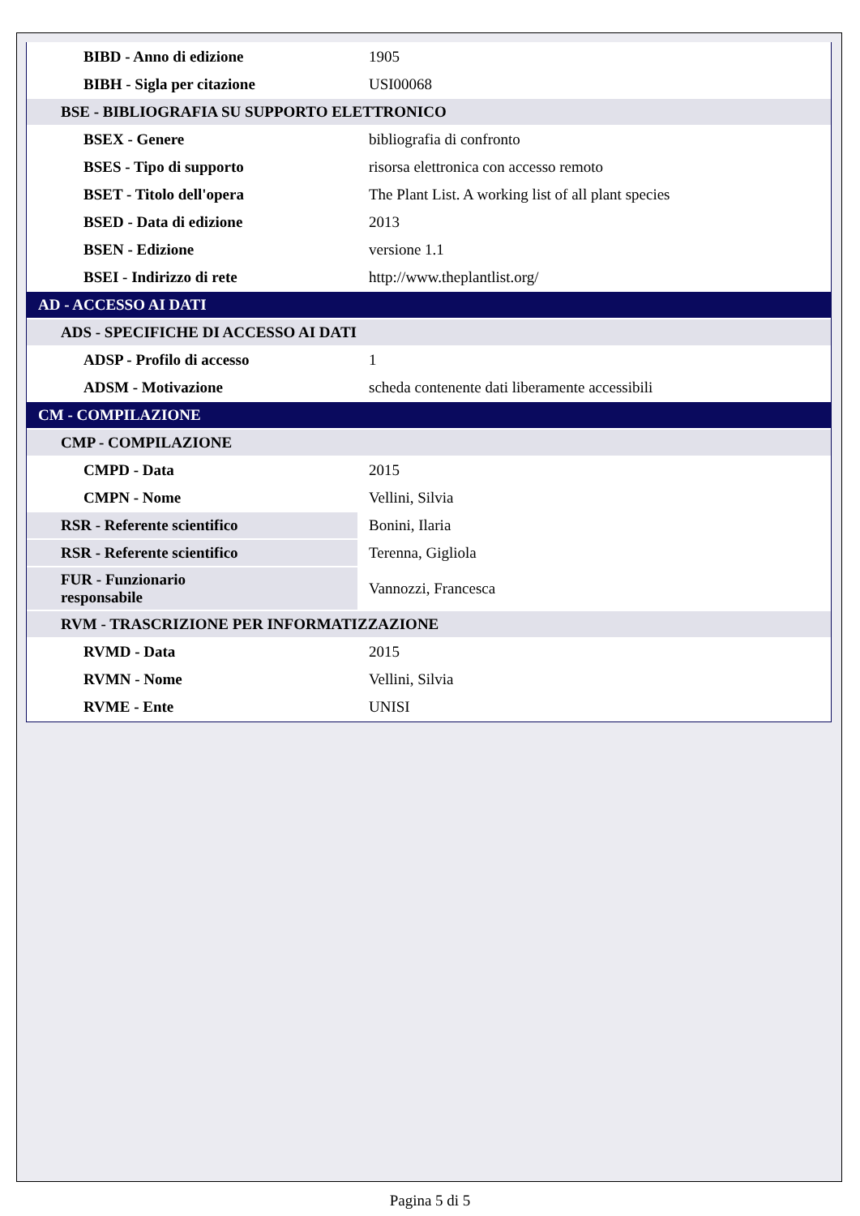| BIBD - Anno di edizione | 1905 |
| BIBH - Sigla per citazione | USI00068 |
| BSE - BIBLIOGRAFIA SU SUPPORTO ELETTRONICO | |
| BSEX - Genere | bibliografia di confronto |
| BSES - Tipo di supporto | risorsa elettronica con accesso remoto |
| BSET - Titolo dell'opera | The Plant List. A working list of all plant species |
| BSED - Data di edizione | 2013 |
| BSEN - Edizione | versione 1.1 |
| BSEI - Indirizzo di rete | http://www.theplantlist.org/ |
| AD - ACCESSO AI DATI | |
| ADS - SPECIFICHE DI ACCESSO AI DATI | |
| ADSP - Profilo di accesso | 1 |
| ADSM - Motivazione | scheda contenente dati liberamente accessibili |
| CM - COMPILAZIONE | |
| CMP - COMPILAZIONE | |
| CMPD - Data | 2015 |
| CMPN - Nome | Vellini, Silvia |
| RSR - Referente scientifico | Bonini, Ilaria |
| RSR - Referente scientifico | Terenna, Gigliola |
| FUR - Funzionario responsabile | Vannozzi, Francesca |
| RVM - TRASCRIZIONE PER INFORMATIZZAZIONE | |
| RVMD - Data | 2015 |
| RVMN - Nome | Vellini, Silvia |
| RVME - Ente | UNISI |
Pagina 5 di 5